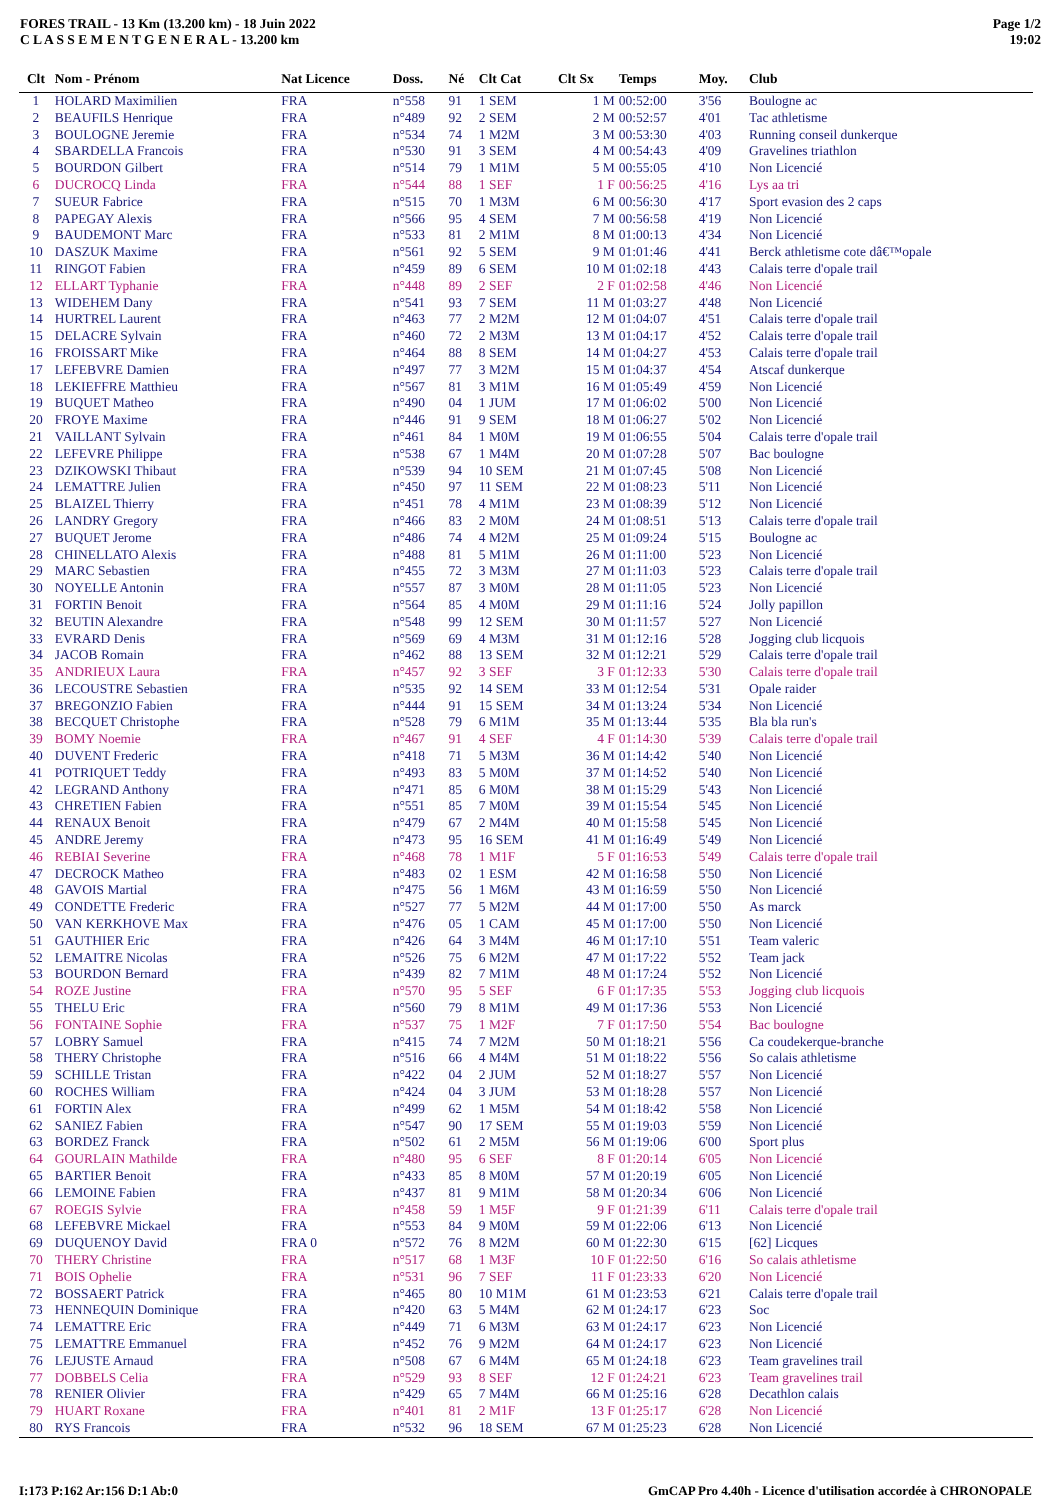FORES TRAIL - 13 Km (13.200 km) - 18 Juin 2022
C L A S S E M E N T G E N E R A L - 13.200 km
Page 1/2
19:02
| Clt | Nom - Prénom | Nat Licence | Doss. | Né | Clt Cat | Clt Sx | Temps | Moy. | Club |
| --- | --- | --- | --- | --- | --- | --- | --- | --- | --- |
| 1 | HOLARD Maximilien | FRA | n°558 | 91 | 1 SEM | 1 M | 00:52:00 | 3'56 | Boulogne ac |
| 2 | BEAUFILS Henrique | FRA | n°489 | 92 | 2 SEM | 2 M | 00:52:57 | 4'01 | Tac athletisme |
| 3 | BOULOGNE Jeremie | FRA | n°534 | 74 | 1 M2M | 3 M | 00:53:30 | 4'03 | Running conseil dunkerque |
| 4 | SBARDELLA Francois | FRA | n°530 | 91 | 3 SEM | 4 M | 00:54:43 | 4'09 | Gravelines triathlon |
| 5 | BOURDON Gilbert | FRA | n°514 | 79 | 1 M1M | 5 M | 00:55:05 | 4'10 | Non Licencié |
| 6 | DUCROCQ Linda | FRA | n°544 | 88 | 1 SEF | 1 F | 00:56:25 | 4'16 | Lys aa tri |
| 7 | SUEUR Fabrice | FRA | n°515 | 70 | 1 M3M | 6 M | 00:56:30 | 4'17 | Sport evasion des 2 caps |
| 8 | PAPEGAY Alexis | FRA | n°566 | 95 | 4 SEM | 7 M | 00:56:58 | 4'19 | Non Licencié |
| 9 | BAUDEMONT Marc | FRA | n°533 | 81 | 2 M1M | 8 M | 01:00:13 | 4'34 | Non Licencié |
| 10 | DASZUK Maxime | FRA | n°561 | 92 | 5 SEM | 9 M | 01:01:46 | 4'41 | Berck athletisme cote dâ€™opale |
| 11 | RINGOT Fabien | FRA | n°459 | 89 | 6 SEM | 10 M | 01:02:18 | 4'43 | Calais terre d'opale trail |
| 12 | ELLART Typhanie | FRA | n°448 | 89 | 2 SEF | 2 F | 01:02:58 | 4'46 | Non Licencié |
| 13 | WIDEHEM Dany | FRA | n°541 | 93 | 7 SEM | 11 M | 01:03:27 | 4'48 | Non Licencié |
| 14 | HURTREL Laurent | FRA | n°463 | 77 | 2 M2M | 12 M | 01:04:07 | 4'51 | Calais terre d'opale trail |
| 15 | DELACRE Sylvain | FRA | n°460 | 72 | 2 M3M | 13 M | 01:04:17 | 4'52 | Calais terre d'opale trail |
| 16 | FROISSART Mike | FRA | n°464 | 88 | 8 SEM | 14 M | 01:04:27 | 4'53 | Calais terre d'opale trail |
| 17 | LEFEBVRE Damien | FRA | n°497 | 77 | 3 M2M | 15 M | 01:04:37 | 4'54 | Atscaf dunkerque |
| 18 | LEKIEFFRE Matthieu | FRA | n°567 | 81 | 3 M1M | 16 M | 01:05:49 | 4'59 | Non Licencié |
| 19 | BUQUET Matheo | FRA | n°490 | 04 | 1 JUM | 17 M | 01:06:02 | 5'00 | Non Licencié |
| 20 | FROYE Maxime | FRA | n°446 | 91 | 9 SEM | 18 M | 01:06:27 | 5'02 | Non Licencié |
| 21 | VAILLANT Sylvain | FRA | n°461 | 84 | 1 M0M | 19 M | 01:06:55 | 5'04 | Calais terre d'opale trail |
| 22 | LEFEVRE Philippe | FRA | n°538 | 67 | 1 M4M | 20 M | 01:07:28 | 5'07 | Bac boulogne |
| 23 | DZIKOWSKI Thibaut | FRA | n°539 | 94 | 10 SEM | 21 M | 01:07:45 | 5'08 | Non Licencié |
| 24 | LEMATTRE Julien | FRA | n°450 | 97 | 11 SEM | 22 M | 01:08:23 | 5'11 | Non Licencié |
| 25 | BLAIZEL Thierry | FRA | n°451 | 78 | 4 M1M | 23 M | 01:08:39 | 5'12 | Non Licencié |
| 26 | LANDRY Gregory | FRA | n°466 | 83 | 2 M0M | 24 M | 01:08:51 | 5'13 | Calais terre d'opale trail |
| 27 | BUQUET Jerome | FRA | n°486 | 74 | 4 M2M | 25 M | 01:09:24 | 5'15 | Boulogne ac |
| 28 | CHINELLATO Alexis | FRA | n°488 | 81 | 5 M1M | 26 M | 01:11:00 | 5'23 | Non Licencié |
| 29 | MARC Sebastien | FRA | n°455 | 72 | 3 M3M | 27 M | 01:11:03 | 5'23 | Calais terre d'opale trail |
| 30 | NOYELLE Antonin | FRA | n°557 | 87 | 3 M0M | 28 M | 01:11:05 | 5'23 | Non Licencié |
| 31 | FORTIN Benoit | FRA | n°564 | 85 | 4 M0M | 29 M | 01:11:16 | 5'24 | Jolly papillon |
| 32 | BEUTIN Alexandre | FRA | n°548 | 99 | 12 SEM | 30 M | 01:11:57 | 5'27 | Non Licencié |
| 33 | EVRARD Denis | FRA | n°569 | 69 | 4 M3M | 31 M | 01:12:16 | 5'28 | Jogging club licquois |
| 34 | JACOB Romain | FRA | n°462 | 88 | 13 SEM | 32 M | 01:12:21 | 5'29 | Calais terre d'opale trail |
| 35 | ANDRIEUX Laura | FRA | n°457 | 92 | 3 SEF | 3 F | 01:12:33 | 5'30 | Calais terre d'opale trail |
| 36 | LECOUSTRE Sebastien | FRA | n°535 | 92 | 14 SEM | 33 M | 01:12:54 | 5'31 | Opale raider |
| 37 | BREGONZIO Fabien | FRA | n°444 | 91 | 15 SEM | 34 M | 01:13:24 | 5'34 | Non Licencié |
| 38 | BECQUET Christophe | FRA | n°528 | 79 | 6 M1M | 35 M | 01:13:44 | 5'35 | Bla bla run's |
| 39 | BOMY Noemie | FRA | n°467 | 91 | 4 SEF | 4 F | 01:14:30 | 5'39 | Calais terre d'opale trail |
| 40 | DUVENT Frederic | FRA | n°418 | 71 | 5 M3M | 36 M | 01:14:42 | 5'40 | Non Licencié |
| 41 | POTRIQUET Teddy | FRA | n°493 | 83 | 5 M0M | 37 M | 01:14:52 | 5'40 | Non Licencié |
| 42 | LEGRAND Anthony | FRA | n°471 | 85 | 6 M0M | 38 M | 01:15:29 | 5'43 | Non Licencié |
| 43 | CHRETIEN Fabien | FRA | n°551 | 85 | 7 M0M | 39 M | 01:15:54 | 5'45 | Non Licencié |
| 44 | RENAUX Benoit | FRA | n°479 | 67 | 2 M4M | 40 M | 01:15:58 | 5'45 | Non Licencié |
| 45 | ANDRE Jeremy | FRA | n°473 | 95 | 16 SEM | 41 M | 01:16:49 | 5'49 | Non Licencié |
| 46 | REBIAI Severine | FRA | n°468 | 78 | 1 M1F | 5 F | 01:16:53 | 5'49 | Calais terre d'opale trail |
| 47 | DECROCK Matheo | FRA | n°483 | 02 | 1 ESM | 42 M | 01:16:58 | 5'50 | Non Licencié |
| 48 | GAVOIS Martial | FRA | n°475 | 56 | 1 M6M | 43 M | 01:16:59 | 5'50 | Non Licencié |
| 49 | CONDETTE Frederic | FRA | n°527 | 77 | 5 M2M | 44 M | 01:17:00 | 5'50 | As marck |
| 50 | VAN KERKHOVE Max | FRA | n°476 | 05 | 1 CAM | 45 M | 01:17:00 | 5'50 | Non Licencié |
| 51 | GAUTHIER Eric | FRA | n°426 | 64 | 3 M4M | 46 M | 01:17:10 | 5'51 | Team valeric |
| 52 | LEMAITRE Nicolas | FRA | n°526 | 75 | 6 M2M | 47 M | 01:17:22 | 5'52 | Team jack |
| 53 | BOURDON Bernard | FRA | n°439 | 82 | 7 M1M | 48 M | 01:17:24 | 5'52 | Non Licencié |
| 54 | ROZE Justine | FRA | n°570 | 95 | 5 SEF | 6 F | 01:17:35 | 5'53 | Jogging club licquois |
| 55 | THELU Eric | FRA | n°560 | 79 | 8 M1M | 49 M | 01:17:36 | 5'53 | Non Licencié |
| 56 | FONTAINE Sophie | FRA | n°537 | 75 | 1 M2F | 7 F | 01:17:50 | 5'54 | Bac boulogne |
| 57 | LOBRY Samuel | FRA | n°415 | 74 | 7 M2M | 50 M | 01:18:21 | 5'56 | Ca coudekerque-branche |
| 58 | THERY Christophe | FRA | n°516 | 66 | 4 M4M | 51 M | 01:18:22 | 5'56 | So calais athletisme |
| 59 | SCHILLE Tristan | FRA | n°422 | 04 | 2 JUM | 52 M | 01:18:27 | 5'57 | Non Licencié |
| 60 | ROCHES William | FRA | n°424 | 04 | 3 JUM | 53 M | 01:18:28 | 5'57 | Non Licencié |
| 61 | FORTIN Alex | FRA | n°499 | 62 | 1 M5M | 54 M | 01:18:42 | 5'58 | Non Licencié |
| 62 | SANIEZ Fabien | FRA | n°547 | 90 | 17 SEM | 55 M | 01:19:03 | 5'59 | Non Licencié |
| 63 | BORDEZ Franck | FRA | n°502 | 61 | 2 M5M | 56 M | 01:19:06 | 6'00 | Sport plus |
| 64 | GOURLAIN Mathilde | FRA | n°480 | 95 | 6 SEF | 8 F | 01:20:14 | 6'05 | Non Licencié |
| 65 | BARTIER Benoit | FRA | n°433 | 85 | 8 M0M | 57 M | 01:20:19 | 6'05 | Non Licencié |
| 66 | LEMOINE Fabien | FRA | n°437 | 81 | 9 M1M | 58 M | 01:20:34 | 6'06 | Non Licencié |
| 67 | ROEGIS Sylvie | FRA | n°458 | 59 | 1 M5F | 9 F | 01:21:39 | 6'11 | Calais terre d'opale trail |
| 68 | LEFEBVRE Mickael | FRA | n°553 | 84 | 9 M0M | 59 M | 01:22:06 | 6'13 | Non Licencié |
| 69 | DUQUENOY David | FRA 0 | n°572 | 76 | 8 M2M | 60 M | 01:22:30 | 6'15 | [62] Licques |
| 70 | THERY Christine | FRA | n°517 | 68 | 1 M3F | 10 F | 01:22:50 | 6'16 | So calais athletisme |
| 71 | BOIS Ophelie | FRA | n°531 | 96 | 7 SEF | 11 F | 01:23:33 | 6'20 | Non Licencié |
| 72 | BOSSAERT Patrick | FRA | n°465 | 80 | 10 M1M | 61 M | 01:23:53 | 6'21 | Calais terre d'opale trail |
| 73 | HENNEQUIN Dominique | FRA | n°420 | 63 | 5 M4M | 62 M | 01:24:17 | 6'23 | Soc |
| 74 | LEMATTRE Eric | FRA | n°449 | 71 | 6 M3M | 63 M | 01:24:17 | 6'23 | Non Licencié |
| 75 | LEMATTRE Emmanuel | FRA | n°452 | 76 | 9 M2M | 64 M | 01:24:17 | 6'23 | Non Licencié |
| 76 | LEJUSTE Arnaud | FRA | n°508 | 67 | 6 M4M | 65 M | 01:24:18 | 6'23 | Team gravelines trail |
| 77 | DOBBELS Celia | FRA | n°529 | 93 | 8 SEF | 12 F | 01:24:21 | 6'23 | Team gravelines trail |
| 78 | RENIER Olivier | FRA | n°429 | 65 | 7 M4M | 66 M | 01:25:16 | 6'28 | Decathlon calais |
| 79 | HUART Roxane | FRA | n°401 | 81 | 2 M1F | 13 F | 01:25:17 | 6'28 | Non Licencié |
| 80 | RYS Francois | FRA | n°532 | 96 | 18 SEM | 67 M | 01:25:23 | 6'28 | Non Licencié |
I:173 P:162 Ar:156 D:1 Ab:0 GmCAP Pro 4.40h - Licence d'utilisation accordée à CHRONOPALE